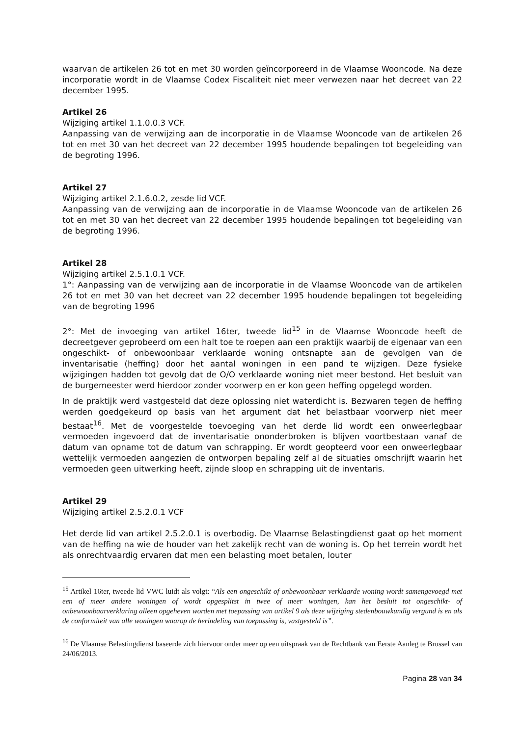waarvan de artikelen 26 tot en met 30 worden geïncorporeerd in de Vlaamse Wooncode. Na deze incorporatie wordt in de Vlaamse Codex Fiscaliteit niet meer verwezen naar het decreet van 22 december 1995.
Artikel 26
Wijziging artikel 1.1.0.0.3 VCF.
Aanpassing van de verwijzing aan de incorporatie in de Vlaamse Wooncode van de artikelen 26 tot en met 30 van het decreet van 22 december 1995 houdende bepalingen tot begeleiding van de begroting 1996.
Artikel 27
Wijziging artikel 2.1.6.0.2, zesde lid VCF.
Aanpassing van de verwijzing aan de incorporatie in de Vlaamse Wooncode van de artikelen 26 tot en met 30 van het decreet van 22 december 1995 houdende bepalingen tot begeleiding van de begroting 1996.
Artikel 28
Wijziging artikel 2.5.1.0.1 VCF.
1°: Aanpassing van de verwijzing aan de incorporatie in de Vlaamse Wooncode van de artikelen 26 tot en met 30 van het decreet van 22 december 1995 houdende bepalingen tot begeleiding van de begroting 1996
2°: Met de invoeging van artikel 16ter, tweede lid<sup>15</sup> in de Vlaamse Wooncode heeft de decreetgever geprobeerd om een halt toe te roepen aan een praktijk waarbij de eigenaar van een ongeschikt- of onbewoonbaar verklaarde woning ontsnapte aan de gevolgen van de inventarisatie (heffing) door het aantal woningen in een pand te wijzigen. Deze fysieke wijzigingen hadden tot gevolg dat de O/O verklaarde woning niet meer bestond. Het besluit van de burgemeester werd hierdoor zonder voorwerp en er kon geen heffing opgelegd worden.
In de praktijk werd vastgesteld dat deze oplossing niet waterdicht is. Bezwaren tegen de heffing werden goedgekeurd op basis van het argument dat het belastbaar voorwerp niet meer bestaat<sup>16</sup>. Met de voorgestelde toevoeging van het derde lid wordt een onweerlegbaar vermoeden ingevoerd dat de inventarisatie ononderbroken is blijven voortbestaan vanaf de datum van opname tot de datum van schrapping. Er wordt geopteerd voor een onweerlegbaar wettelijk vermoeden aangezien de ontworpen bepaling zelf al de situaties omschrijft waarin het vermoeden geen uitwerking heeft, zijnde sloop en schrapping uit de inventaris.
Artikel 29
Wijziging artikel 2.5.2.0.1 VCF
Het derde lid van artikel 2.5.2.0.1 is overbodig. De Vlaamse Belastingdienst gaat op het moment van de heffing na wie de houder van het zakelijk recht van de woning is. Op het terrein wordt het als onrechtvaardig ervaren dat men een belasting moet betalen, louter
<sup>15</sup> Artikel 16ter, tweede lid VWC luidt als volgt: “Als een ongeschikt of onbewoonbaar verklaarde woning wordt samengevoegd met een of meer andere woningen of wordt opgesplitst in twee of meer woningen, kan het besluit tot ongeschikt- of onbewoonbaarverklaring alleen opgeheven worden met toepassing van artikel 9 als deze wijziging stedenbouwkundig vergund is en als de conformiteit van alle woningen waarop de herindeling van toepassing is, vastgesteld is”.
<sup>16</sup> De Vlaamse Belastingdienst baseerde zich hiervoor onder meer op een uitspraak van de Rechtbank van Eerste Aanleg te Brussel van 24/06/2013.
Pagina 28 van 34